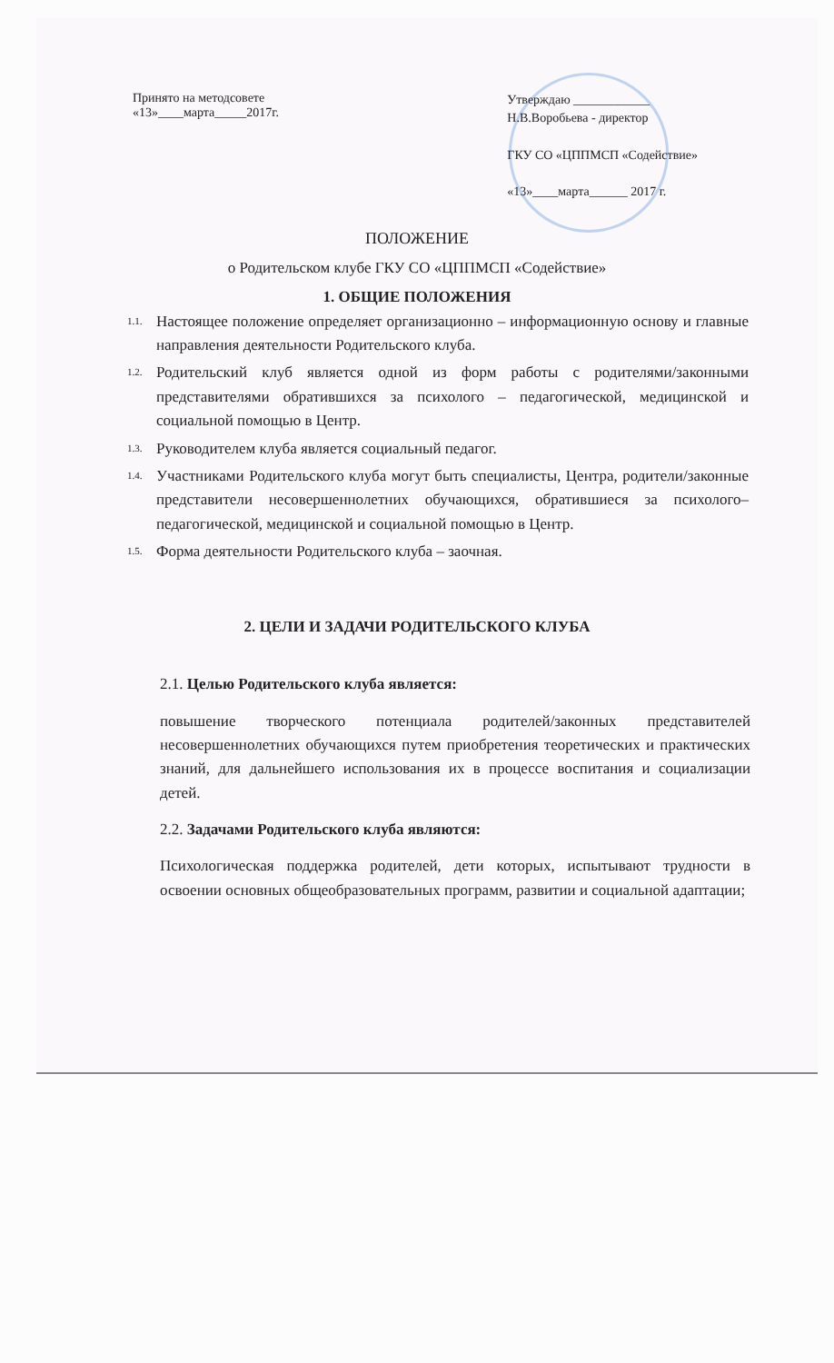Принято на методсовете
«13»____марта_____2017г.
Утверждаю ____________
Н.В.Воробьева - директор
ГКУ СО «ЦППМСП «Содействие»
«13»____марта______ 2017 г.
ПОЛОЖЕНИЕ
о Родительском клубе ГКУ СО «ЦППМСП «Содействие»
1. ОБЩИЕ ПОЛОЖЕНИЯ
1.1. Настоящее положение определяет организационно – информационную основу и главные направления деятельности Родительского клуба.
1.2. Родительский клуб является одной из форм работы с родителями/законными представителями обратившихся за психолого – педагогической, медицинской и социальной помощью в Центр.
1.3. Руководителем клуба является социальный педагог.
1.4. Участниками Родительского клуба могут быть специалисты, Центра, родители/законные представители несовершеннолетних обучающихся, обратившиеся за психолого–педагогической, медицинской и социальной помощью в Центр.
1.5. Форма деятельности Родительского клуба – заочная.
2. ЦЕЛИ И ЗАДАЧИ РОДИТЕЛЬСКОГО КЛУБА
2.1. Целью Родительского клуба является:
повышение творческого потенциала родителей/законных представителей несовершеннолетних обучающихся путем приобретения теоретических и практических знаний, для дальнейшего использования их в процессе воспитания и социализации детей.
2.2. Задачами Родительского клуба являются:
Психологическая поддержка родителей, дети которых, испытывают трудности в освоении основных общеобразовательных программ, развитии и социальной адаптации;